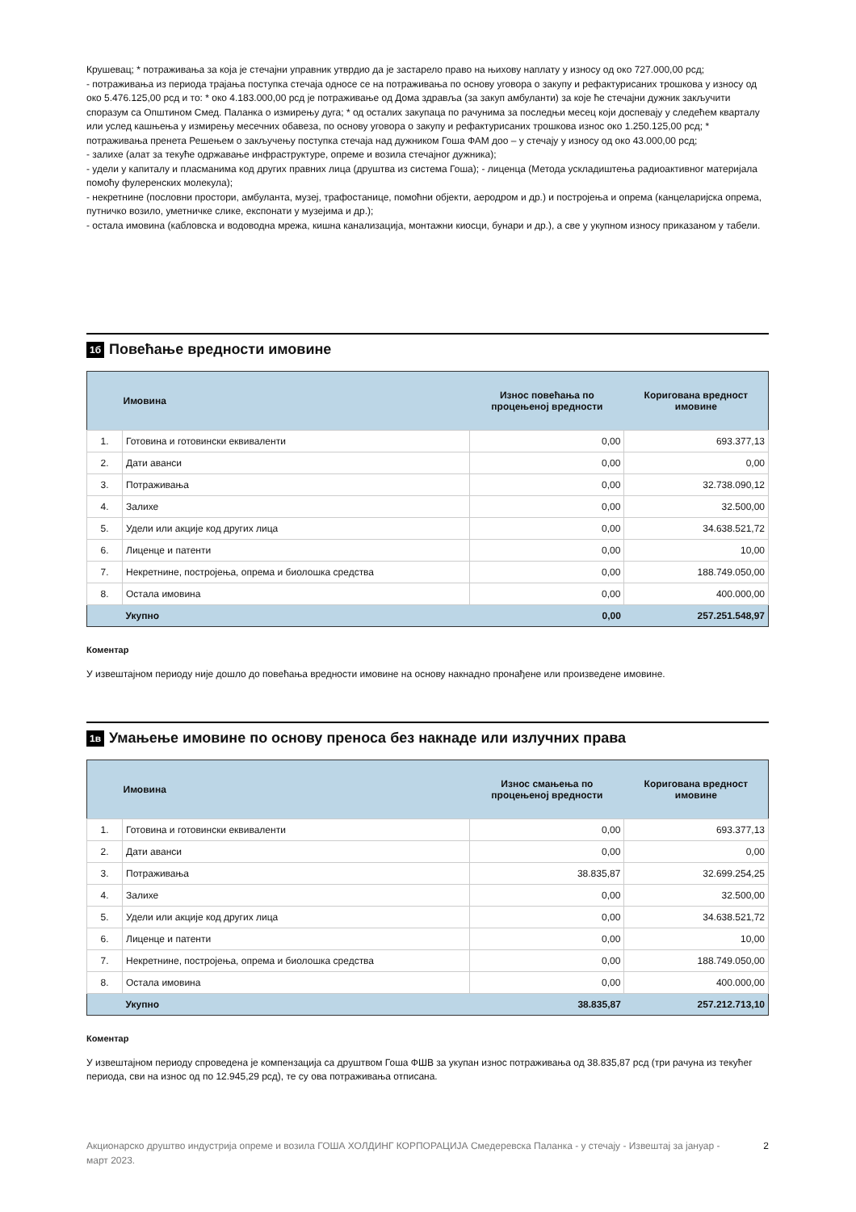Крушевац; * потраживања за која је стечајни управник утврдио да је застарело право на њихову наплату у износу од око 727.000,00 рсд;
- потраживања из периода трајања поступка стечаја односе се на потраживања по основу уговора о закупу и рефактурисаних трошкова у износу од око 5.476.125,00 рсд и то: * око 4.183.000,00 рсд је потраживање од Дома здравља (за закуп амбуланти) за које ће стечајни дужник закључити споразум са Општином Смед. Паланка о измирењу дуга; * од осталих закупаца по рачунима за последњи месец који доспевају у следећем кварталу или услед кашњења у измирењу месечних обавеза, по основу уговора о закупу и рефактурисаних трошкова износ око 1.250.125,00 рсд; * потраживања пренета Решењем о закључењу поступка стечаја над дужником Гоша ФАМ доо – у стечају у износу од око 43.000,00 рсд;
- залихе (алат за текуће одржавање инфраструктуре, опреме и возила стечајног дужника);
- удели у капиталу и пласманима код других правних лица (друштва из система Гоша); - лиценца (Метода ускладиштења радиоактивног материјала помоћу фулеренских молекула);
- некретнине (пословни простори, амбуланта, музеј, трафостанице, помоћни објекти, аеродром и др.) и постројења и опрема (канцеларијска опрема, путничко возило, уметничке слике, експонати у музејима и др.);
- остала имовина (кабловска и водоводна мрежа, кишна канализација, монтажни киосци, бунари и др.), а све у укупном износу приказаном у табели.
1б Повећање вредности имовине
| | Имовина | Износ повећања по процењеној вредности | Коригована вредност имовине |
| --- | --- | --- | --- |
| 1. | Готовина и готовински еквиваленти | 0,00 | 693.377,13 |
| 2. | Дати аванси | 0,00 | 0,00 |
| 3. | Потраживања | 0,00 | 32.738.090,12 |
| 4. | Залихе | 0,00 | 32.500,00 |
| 5. | Удели или акције код других лица | 0,00 | 34.638.521,72 |
| 6. | Лиценце и патенти | 0,00 | 10,00 |
| 7. | Некретнине, постројења, опрема и биолошка средства | 0,00 | 188.749.050,00 |
| 8. | Остала имовина | 0,00 | 400.000,00 |
| | Укупно | 0,00 | 257.251.548,97 |
Коментар
У извештајном периоду није дошло до повећања вредности имовине на основу накнадно пронађене или произведене имовине.
1в Умањење имовине по основу преноса без накнаде или излучних права
| | Имовина | Износ смањења по процењеној вредности | Коригована вредност имовине |
| --- | --- | --- | --- |
| 1. | Готовина и готовински еквиваленти | 0,00 | 693.377,13 |
| 2. | Дати аванси | 0,00 | 0,00 |
| 3. | Потраживања | 38.835,87 | 32.699.254,25 |
| 4. | Залихе | 0,00 | 32.500,00 |
| 5. | Удели или акције код других лица | 0,00 | 34.638.521,72 |
| 6. | Лиценце и патенти | 0,00 | 10,00 |
| 7. | Некретнине, постројења, опрема и биолошка средства | 0,00 | 188.749.050,00 |
| 8. | Остала имовина | 0,00 | 400.000,00 |
| | Укупно | 38.835,87 | 257.212.713,10 |
Коментар
У извештајном периоду спроведена је компензација са друштвом Гоша ФШВ за укупан износ потраживања од 38.835,87 рсд (три рачуна из текућег периода, сви на износ од по 12.945,29 рсд), те су ова потраживања отписана.
Акционарско друштво индустрија опреме и возила ГОША ХОЛДИНГ КОРПОРАЦИЈА Смедеревска Паланка - у стечају - Извештај за јануар - март 2023.
2